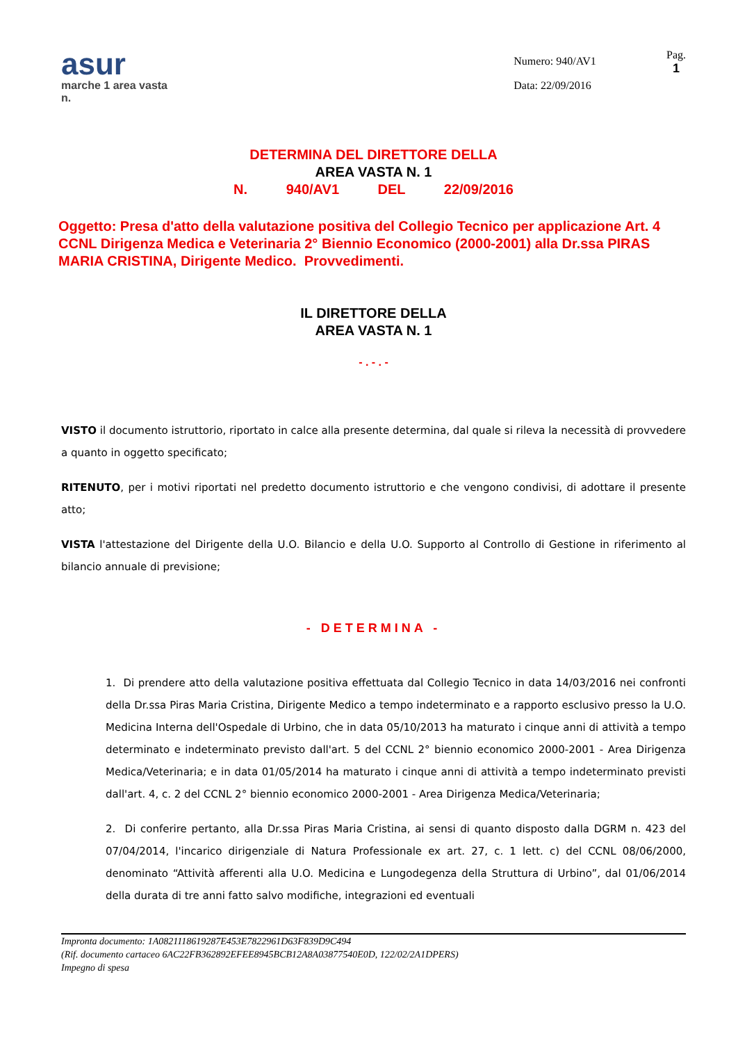asur
marche 1 area vasta n.
Numero: 940/AV1
Data: 22/09/2016
Pag.
1
DETERMINA DEL DIRETTORE DELLA
AREA VASTA N. 1
N. 940/AV1 DEL 22/09/2016
Oggetto: Presa d'atto della valutazione positiva del Collegio Tecnico per applicazione Art. 4 CCNL Dirigenza Medica e Veterinaria 2° Biennio Economico (2000-2001) alla Dr.ssa PIRAS MARIA CRISTINA, Dirigente Medico. Provvedimenti.
IL DIRETTORE DELLA
AREA VASTA N. 1
- . - . -
VISTO il documento istruttorio, riportato in calce alla presente determina, dal quale si rileva la necessità di provvedere a quanto in oggetto specificato;
RITENUTO, per i motivi riportati nel predetto documento istruttorio e che vengono condivisi, di adottare il presente atto;
VISTA l'attestazione del Dirigente della U.O. Bilancio e della U.O. Supporto al Controllo di Gestione in riferimento al bilancio annuale di previsione;
- DETERMINA -
1. Di prendere atto della valutazione positiva effettuata dal Collegio Tecnico in data 14/03/2016 nei confronti della Dr.ssa Piras Maria Cristina, Dirigente Medico a tempo indeterminato e a rapporto esclusivo presso la U.O. Medicina Interna dell'Ospedale di Urbino, che in data 05/10/2013 ha maturato i cinque anni di attività a tempo determinato e indeterminato previsto dall'art. 5 del CCNL 2° biennio economico 2000-2001 - Area Dirigenza Medica/Veterinaria; e in data 01/05/2014 ha maturato i cinque anni di attività a tempo indeterminato previsti dall'art. 4, c. 2 del CCNL 2° biennio economico 2000-2001 - Area Dirigenza Medica/Veterinaria;
2. Di conferire pertanto, alla Dr.ssa Piras Maria Cristina, ai sensi di quanto disposto dalla DGRM n. 423 del 07/04/2014, l'incarico dirigenziale di Natura Professionale ex art. 27, c. 1 lett. c) del CCNL 08/06/2000, denominato “Attività afferenti alla U.O. Medicina e Lungodegenza della Struttura di Urbino”, dal 01/06/2014 della durata di tre anni fatto salvo modifiche, integrazioni ed eventuali
Impronta documento: 1A0821118619287E453E7822961D63F839D9C494
(Rif. documento cartaceo 6AC22FB362892EFEE8945BCB12A8A03877540E0D, 122/02/2A1DPERS)
Impegno di spesa